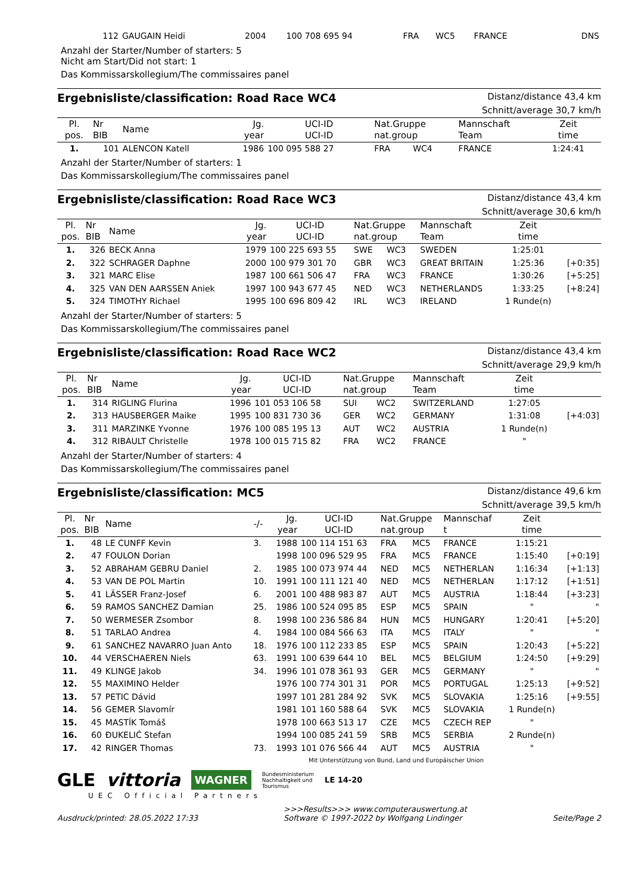| 112 | GAUGAIN Heidi | 2004 | 100 708 695 94 | FRA | WC5 | FRANCE | DNS |
Anzahl der Starter/Number of starters: 5
Nicht am Start/Did not start: 1
Das Kommissarskollegium/The commissaires panel
Ergebnisliste/classification: Road Race WC4
Distanz/distance 43,4 km
Schnitt/average 30,7 km/h
| Pl. pos. | Nr BIB | Name | Jg. year | UCI-ID UCI-ID | Nat.Gruppe nat.group | | Mannschaft Team | Zeit time | |
| --- | --- | --- | --- | --- | --- | --- | --- | --- | --- |
| 1. | 101 | ALENCON Katell | 1986 | 100 095 588 27 | FRA | WC4 | FRANCE | 1:24:41 | |
Anzahl der Starter/Number of starters: 1
Das Kommissarskollegium/The commissaires panel
Ergebnisliste/classification: Road Race WC3
Distanz/distance 43,4 km
Schnitt/average 30,6 km/h
| Pl. pos. | Nr BIB | Name | Jg. year | UCI-ID UCI-ID | Nat.Gruppe nat.group | | Mannschaft Team | Zeit time | |
| --- | --- | --- | --- | --- | --- | --- | --- | --- | --- |
| 1. | 326 | BECK Anna | 1979 | 100 225 693 55 | SWE | WC3 | SWEDEN | 1:25:01 | |
| 2. | 322 | SCHRAGER Daphne | 2000 | 100 979 301 70 | GBR | WC3 | GREAT BRITAIN | 1:25:36 | [+0:35] |
| 3. | 321 | MARC Elise | 1987 | 100 661 506 47 | FRA | WC3 | FRANCE | 1:30:26 | [+5:25] |
| 4. | 325 | VAN DEN AARSSEN Aniek | 1997 | 100 943 677 45 | NED | WC3 | NETHERLANDS | 1:33:25 | [+8:24] |
| 5. | 324 | TIMOTHY Richael | 1995 | 100 696 809 42 | IRL | WC3 | IRELAND | 1 Runde(n) | |
Anzahl der Starter/Number of starters: 5
Das Kommissarskollegium/The commissaires panel
Ergebnisliste/classification: Road Race WC2
Distanz/distance 43,4 km
Schnitt/average 29,9 km/h
| Pl. pos. | Nr BIB | Name | Jg. year | UCI-ID UCI-ID | Nat.Gruppe nat.group | | Mannschaft Team | Zeit time | |
| --- | --- | --- | --- | --- | --- | --- | --- | --- | --- |
| 1. | 314 | RIGLING Flurina | 1996 | 101 053 106 58 | SUI | WC2 | SWITZERLAND | 1:27:05 | |
| 2. | 313 | HAUSBERGER Maike | 1995 | 100 831 730 36 | GER | WC2 | GERMANY | 1:31:08 | [+4:03] |
| 3. | 311 | MARZINKE Yvonne | 1976 | 100 085 195 13 | AUT | WC2 | AUSTRIA | 1 Runde(n) | |
| 4. | 312 | RIBAULT Christelle | 1978 | 100 015 715 82 | FRA | WC2 | FRANCE | " | |
Anzahl der Starter/Number of starters: 4
Das Kommissarskollegium/The commissaires panel
Ergebnisliste/classification: MC5
Distanz/distance 49,6 km
Schnitt/average 39,5 km/h
| Pl. pos. | Nr BIB | Name | -/- | Jg. year | UCI-ID UCI-ID | Nat.Gruppe nat.group | | Mannschaf t | Zeit time | |
| --- | --- | --- | --- | --- | --- | --- | --- | --- | --- | --- |
| 1. | 48 | LE CUNFF Kevin | 3. | 1988 | 100 114 151 63 | FRA | MC5 | FRANCE | 1:15:21 | |
| 2. | 47 | FOULON Dorian | | 1998 | 100 096 529 95 | FRA | MC5 | FRANCE | 1:15:40 | [+0:19] |
| 3. | 52 | ABRAHAM GEBRU Daniel | 2. | 1985 | 100 073 974 44 | NED | MC5 | NETHERLAN | 1:16:34 | [+1:13] |
| 4. | 53 | VAN DE POL Martin | 10. | 1991 | 100 111 121 40 | NED | MC5 | NETHERLAN | 1:17:12 | [+1:51] |
| 5. | 41 | LÄSSER Franz-Josef | 6. | 2001 | 100 488 983 87 | AUT | MC5 | AUSTRIA | 1:18:44 | [+3:23] |
| 6. | 59 | RAMOS SANCHEZ Damian | 25. | 1986 | 100 524 095 85 | ESP | MC5 | SPAIN | " | " |
| 7. | 50 | WERMESER Zsombor | 8. | 1998 | 100 236 586 84 | HUN | MC5 | HUNGARY | 1:20:41 | [+5:20] |
| 8. | 51 | TARLAO Andrea | 4. | 1984 | 100 084 566 63 | ITA | MC5 | ITALY | " | " |
| 9. | 61 | SANCHEZ NAVARRO Juan Anto | 18. | 1976 | 100 112 233 85 | ESP | MC5 | SPAIN | 1:20:43 | [+5:22] |
| 10. | 44 | VERSCHAEREN Niels | 63. | 1991 | 100 639 644 10 | BEL | MC5 | BELGIUM | 1:24:50 | [+9:29] |
| 11. | 49 | KLINGE Jakob | 34. | 1996 | 101 078 361 93 | GER | MC5 | GERMANY | " | " |
| 12. | 55 | MAXIMINO Helder | | 1976 | 100 774 301 31 | POR | MC5 | PORTUGAL | 1:25:13 | [+9:52] |
| 13. | 57 | PETIC Dávid | | 1997 | 101 281 284 92 | SVK | MC5 | SLOVAKIA | 1:25:16 | [+9:55] |
| 14. | 56 | GEMER Slavomír | | 1981 | 101 160 588 64 | SVK | MC5 | SLOVAKIA | 1 Runde(n) | |
| 15. | 45 | MASTÍK Tomáš | | 1978 | 100 663 513 17 | CZE | MC5 | CZECH REP | " | |
| 16. | 60 | ĐUKELIĆ Stefan | | 1994 | 100 085 241 59 | SRB | MC5 | SERBIA | 2 Runde(n) | |
| 17. | 42 | RINGER Thomas | 73. | 1993 | 101 076 566 44 | AUT | MC5 | AUSTRIA | " | |
Mit Unterstützung von Bund, Land und Europäischer Union
GLE vittoria WAGNER Bundesministerium
Nachhaltigkeit und
Tourismus LE 14-20
UEC Official Partners
Ausdruck/printed: 28.05.2022 17:33 >>>Results>>> www.computerauswertung.at
Software © 1997-2022 by Wolfgang Lindinger Seite/Page 2